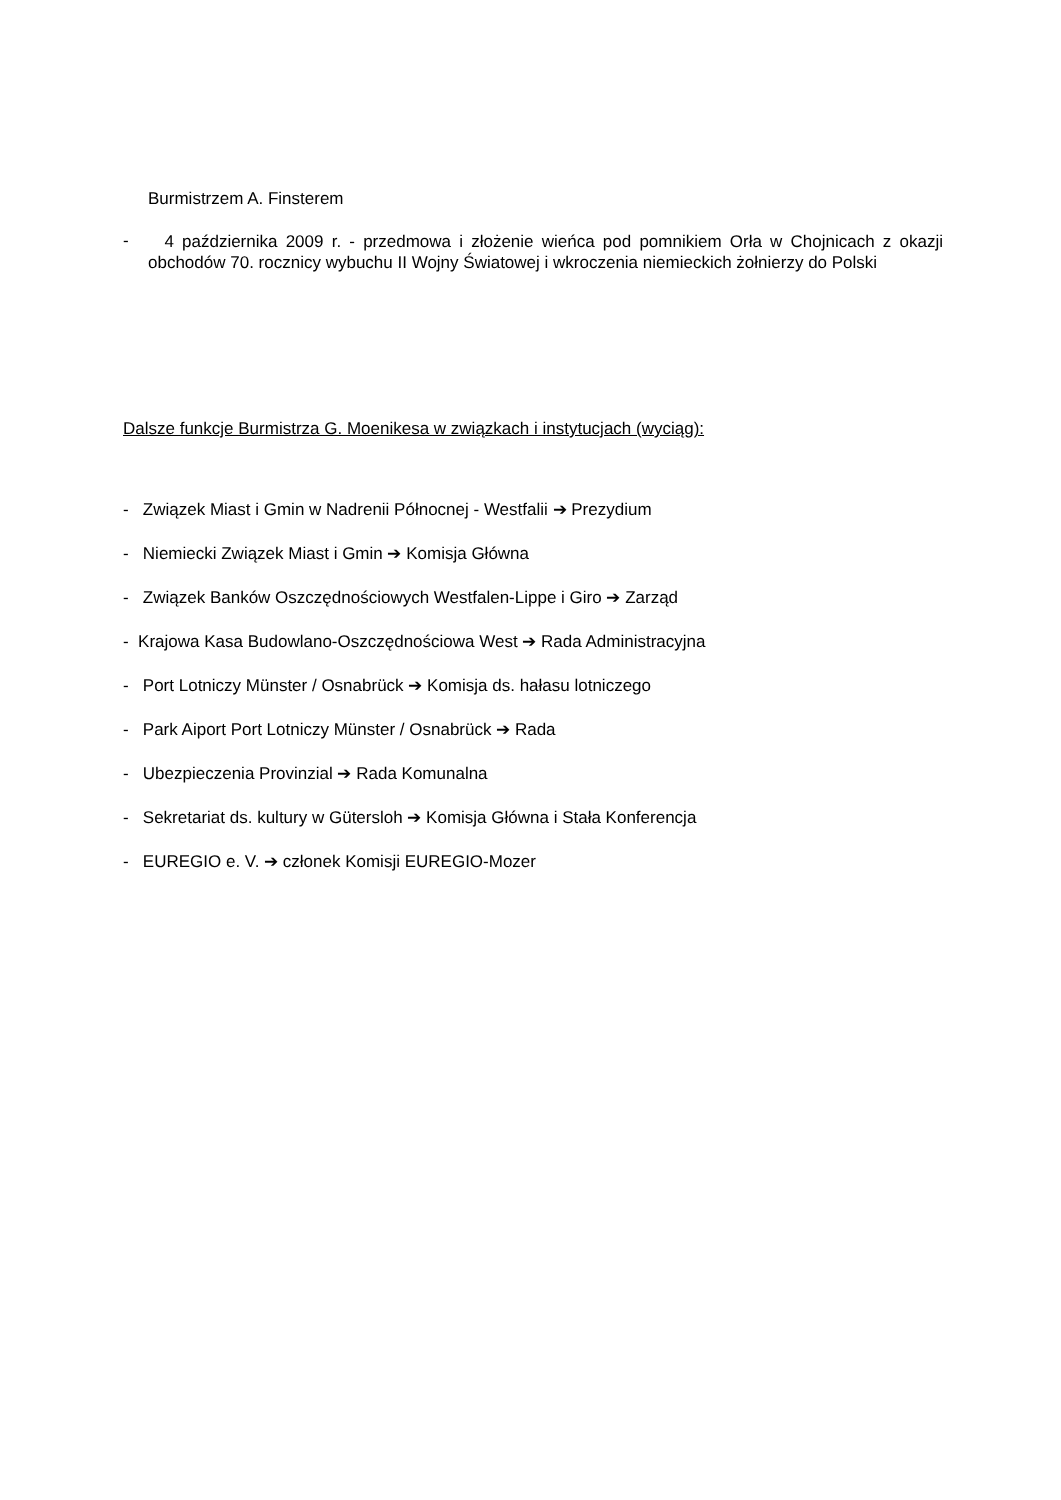Burmistrzem A. Finsterem
-
4 października 2009 r. - przedmowa i złożenie wieńca pod pomnikiem Orła w Chojnicach z okazji obchodów 70. rocznicy wybuchu II Wojny Światowej i wkroczenia niemieckich żołnierzy do Polski
Dalsze funkcje Burmistrza G. Moenikesa w związkach i instytucjach (wyciąg):
- Związek Miast i Gmin w Nadrenii Północnej - Westfalii ➔ Prezydium
- Niemiecki Związek Miast i Gmin ➔ Komisja Główna
- Związek Banków Oszczędnościowych Westfalen-Lippe i Giro ➔ Zarząd
- Krajowa Kasa Budowlano-Oszczędnościowa West ➔ Rada Administracyjna
- Port Lotniczy Münster / Osnabrück ➔ Komisja ds. hałasu lotniczego
- Park Aiport Port Lotniczy Münster / Osnabrück ➔ Rada
- Ubezpieczenia Provinzial ➔ Rada Komunalna
- Sekretariat ds. kultury w Gütersloh ➔ Komisja Główna i Stała Konferencja
- EUREGIO e. V. ➔ członek Komisji EUREGIO-Mozer